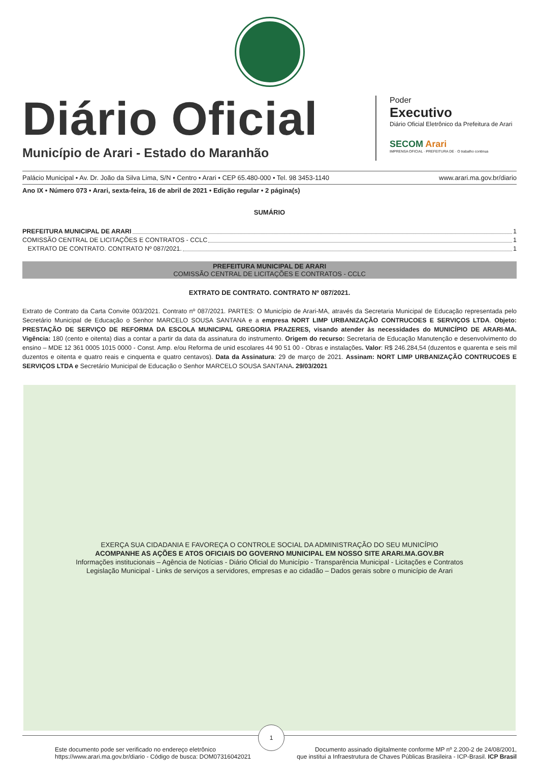Diário Oficial
Município de Arari - Estado do Maranhão
Poder
Executivo
Diário Oficial Eletrônico da Prefeitura de Arari
SECOM Arari
IMPRENSA OFICIAL · PREFEITURA DE · O trabalho continua
Palácio Municipal • Av. Dr. João da Silva Lima, S/N • Centro • Arari • CEP 65.480-000 • Tel. 98 3453-1140 www.arari.ma.gov.br/diario
Ano IX • Número 073 • Arari, sexta-feira, 16 de abril de 2021 • Edição regular • 2 página(s)
SUMÁRIO
PREFEITURA MUNICIPAL DE ARARI 1
COMISSÃO CENTRAL DE LICITAÇÕES E CONTRATOS - CCLC 1
EXTRATO DE CONTRATO. CONTRATO Nº 087/2021. 1
PREFEITURA MUNICIPAL DE ARARI
COMISSÃO CENTRAL DE LICITAÇÕES E CONTRATOS - CCLC
EXTRATO DE CONTRATO. CONTRATO Nº 087/2021.
Extrato de Contrato da Carta Convite 003/2021. Contrato nº 087/2021. PARTES: O Município de Arari-MA, através da Secretaria Municipal de Educação representada pelo Secretário Municipal de Educação o Senhor MARCELO SOUSA SANTANA e a empresa NORT LIMP URBANIZAÇÃO CONTRUCOES E SERVIÇOS LTDA. Objeto: PRESTAÇÃO DE SERVIÇO DE REFORMA DA ESCOLA MUNICIPAL GREGORIA PRAZERES, visando atender às necessidades do MUNICÍPIO DE ARARI-MA. Vigência: 180 (cento e oitenta) dias a contar a partir da data da assinatura do instrumento. Origem do recurso: Secretaria de Educação Manutenção e desenvolvimento do ensino – MDE 12 361 0005 1015 0000 - Const. Amp. e/ou Reforma de unid escolares 44 90 51 00 - Obras e instalações. Valor: R$ 246.284,54 (duzentos e quarenta e seis mil duzentos e oitenta e quatro reais e cinquenta e quatro centavos). Data da Assinatura: 29 de março de 2021. Assinam: NORT LIMP URBANIZAÇÃO CONTRUCOES E SERVIÇOS LTDA e Secretário Municipal de Educação o Senhor MARCELO SOUSA SANTANA. 29/03/2021
EXERÇA SUA CIDADANIA E FAVOREÇA O CONTROLE SOCIAL DA ADMINISTRAÇÃO DO SEU MUNICÍPIO
ACOMPANHE AS AÇÕES E ATOS OFICIAIS DO GOVERNO MUNICIPAL EM NOSSO SITE ARARI.MA.GOV.BR
Informações institucionais – Agência de Notícias - Diário Oficial do Município - Transparência Municipal - Licitações e Contratos
Legislação Municipal - Links de serviços a servidores, empresas e ao cidadão – Dados gerais sobre o município de Arari
1
Este documento pode ser verificado no endereço eletrônico
https://www.arari.ma.gov.br/diario - Código de busca: DOM07316042021
Documento assinado digitalmente conforme MP nº 2.200-2 de 24/08/2001,
que institui a Infraestrutura de Chaves Públicas Brasileira - ICP-Brasil. ICP Brasil